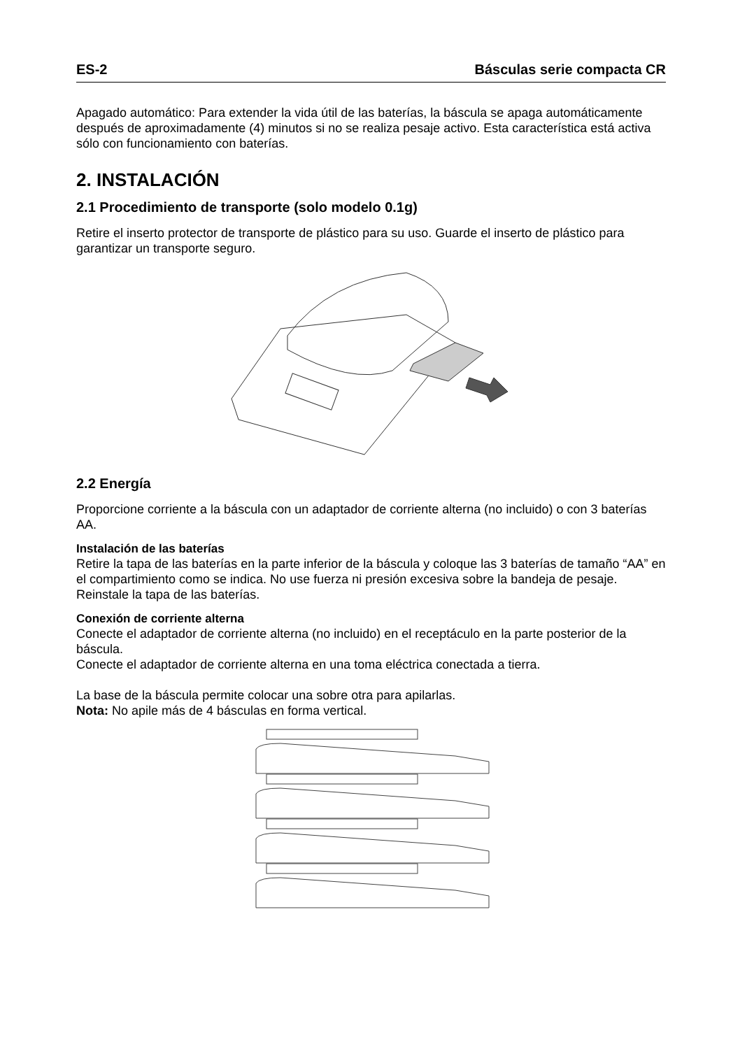ES-2 Básculas serie compacta CR
Apagado automático: Para extender la vida útil de las baterías, la báscula se apaga automáticamente después de aproximadamente (4) minutos si no se realiza pesaje activo. Esta característica está activa sólo con funcionamiento con baterías.
2. INSTALACIÓN
2.1 Procedimiento de transporte (solo modelo 0.1g)
Retire el inserto protector de transporte de plástico para su uso. Guarde el inserto de plástico para garantizar un transporte seguro.
2.2 Energía
Proporcione corriente a la báscula con un adaptador de corriente alterna (no incluido) o con 3 baterías AA.
Instalación de las baterías
Retire la tapa de las baterías en la parte inferior de la báscula y coloque las 3 baterías de tamaño “AA” en el compartimiento como se indica. No use fuerza ni presión excesiva sobre la bandeja de pesaje. Reinstale la tapa de las baterías.
Conexión de corriente alterna
Conecte el adaptador de corriente alterna (no incluido) en el receptáculo en la parte posterior de la báscula.
Conecte el adaptador de corriente alterna en una toma eléctrica conectada a tierra.
La base de la báscula permite colocar una sobre otra para apilarlas.
Nota: No apile más de 4 básculas en forma vertical.